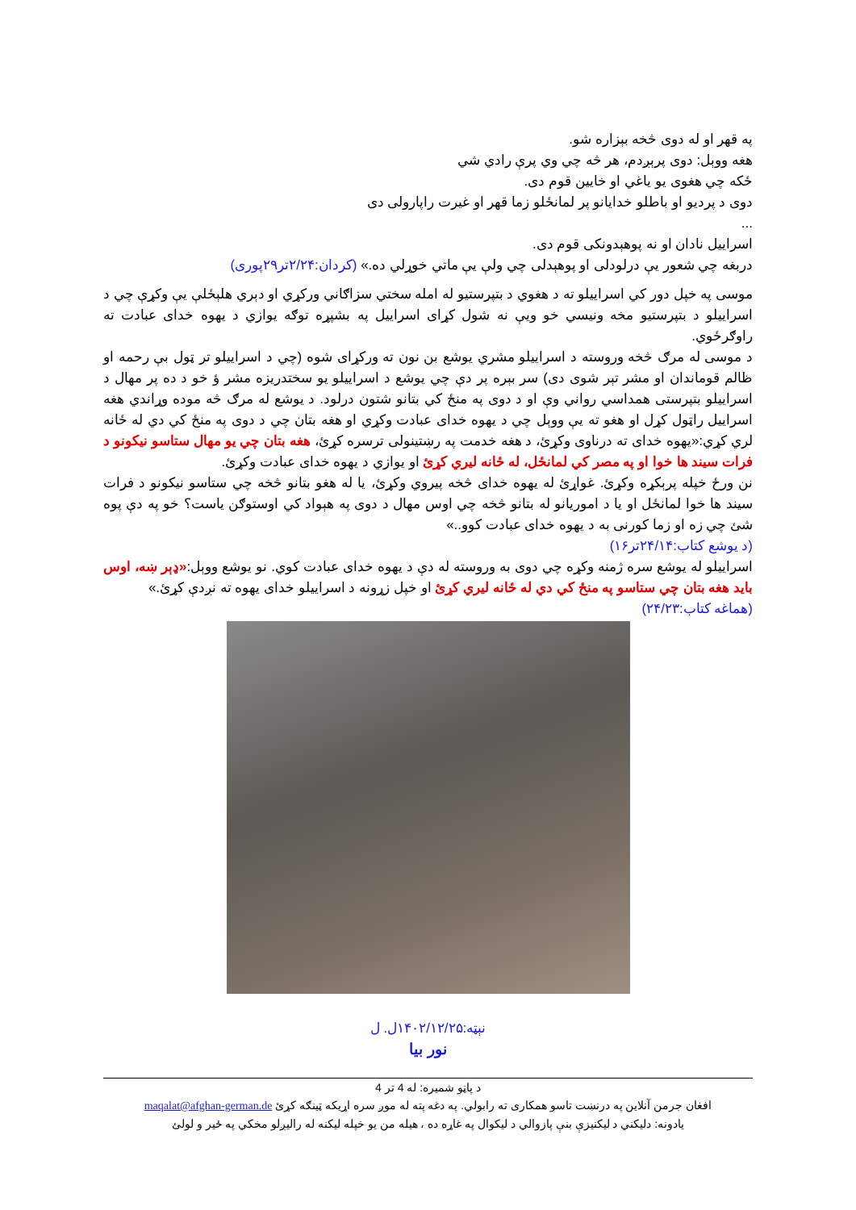په قهر او له دوی څخه بېزاره شو.
هغه ووېل: دوی پرېږدم، هر څه چي وي پرې رادي شي
ځکه چي هغوی یو یاغي او خایین قوم دی.
دوی د پردیو او باطلو خدایانو پر لمانځلو زما قهر او غیرت راپارولی دی
...
اسراییل نادان او نه پوهېدونکی قوم دی.
دربغه چي شعور یې درلودلی او پوهېدلی چي ولې یې ماتي خوړلي ده.» (کردان:۲/۲۴تر۲۹پوری)
موسی په خپل دور کي اسراییلو ته د هغوي د بتپرستیو له امله سختي سزاګاني ورکړي او دېري هلېځلې یې وکړې چي د اسراییلو د بتپرستیو مخه ونیسي خو ویې نه شول کړای اسراییل په بشپړه توګه یوازي د یهوه خدای عبادت ته راوګرځوي.
د موسی له مرګ څخه وروسته د اسراییلو مشري یوشع بن نون ته ورکړای شوه (چي د اسراییلو تر ټول بې رحمه او ظالم قوماندان او مشر تېر شوی دی) سر بېره پر دې چي یوشع د اسراییلو یو سختدریزه مشر ؤ خو د ده پر مهال د اسراییلو بتپرستی همداسي رواني وې او د دوی په منځ کي بتانو شتون درلود. د یوشع له مرګ څه موده وړاندي هغه اسراییل راټول کړل او هغو ته یې ووېل چي د یهوه خدای عبادت وکړي او هغه بتان چي د دوی په منځ کي دي له ځانه لري کړي:«یهوه خدای ته درناوی وکړئ، د هغه خدمت په رښتینولی ترسره کړئ، هغه بتان چي یو مهال ستاسو نیکونو د فرات سیند ها خوا او په مصر کي لمانځل، له ځانه لیري کړئ او یوازي د یهوه خدای عبادت وکړئ.
نن ورځ خپله پرېکړه وکړئ. غواړئ له یهوه خدای څخه پیروي وکړئ، یا له هغو بتانو څخه چي ستاسو نیکونو د فرات سیند ها خوا لمانځل او یا د اموریانو له بتانو څخه چي اوس مهال د دوی په هېواد کي اوستوګن یاست؟ خو په دې پوه شئ چي زه او زما کورنی به د یهوه خدای عبادت کوو..»
(د یوشع کتاب:۲۴/۱۴تر۱۶)
اسراییلو له یوشع سره ژمنه وکړه چي دوی به وروسته له دې د یهوه خدای عبادت کوي. نو یوشع ووېل:«ډېر ښه، اوس باید هغه بتان چي ستاسو په منځ کي دي له ځانه لیري کړئ او خپل زړونه د اسراییلو خدای یهوه ته نږدې کړئ.»
(هماغه کتاب:۲۴/۲۳)
نېټه:۱۴۰۲/۱۲/۲۵ل. ل
نور بیا
د پاڼو شمیره: له 4 تر 4
افغان جرمن آنلاین په درنښت تاسو همکاری ته رابولي. په دغه پته له موږ سره اړیکه ټینګه کړئ maqalat@afghan-german.de
یادونه: دلیکني د لیکنیزې بنې پازوالي د لیکوال په غاړه ده ، هیله من یو خپله لیکنه له رالیږلو مخکي په ځیر و لولئ